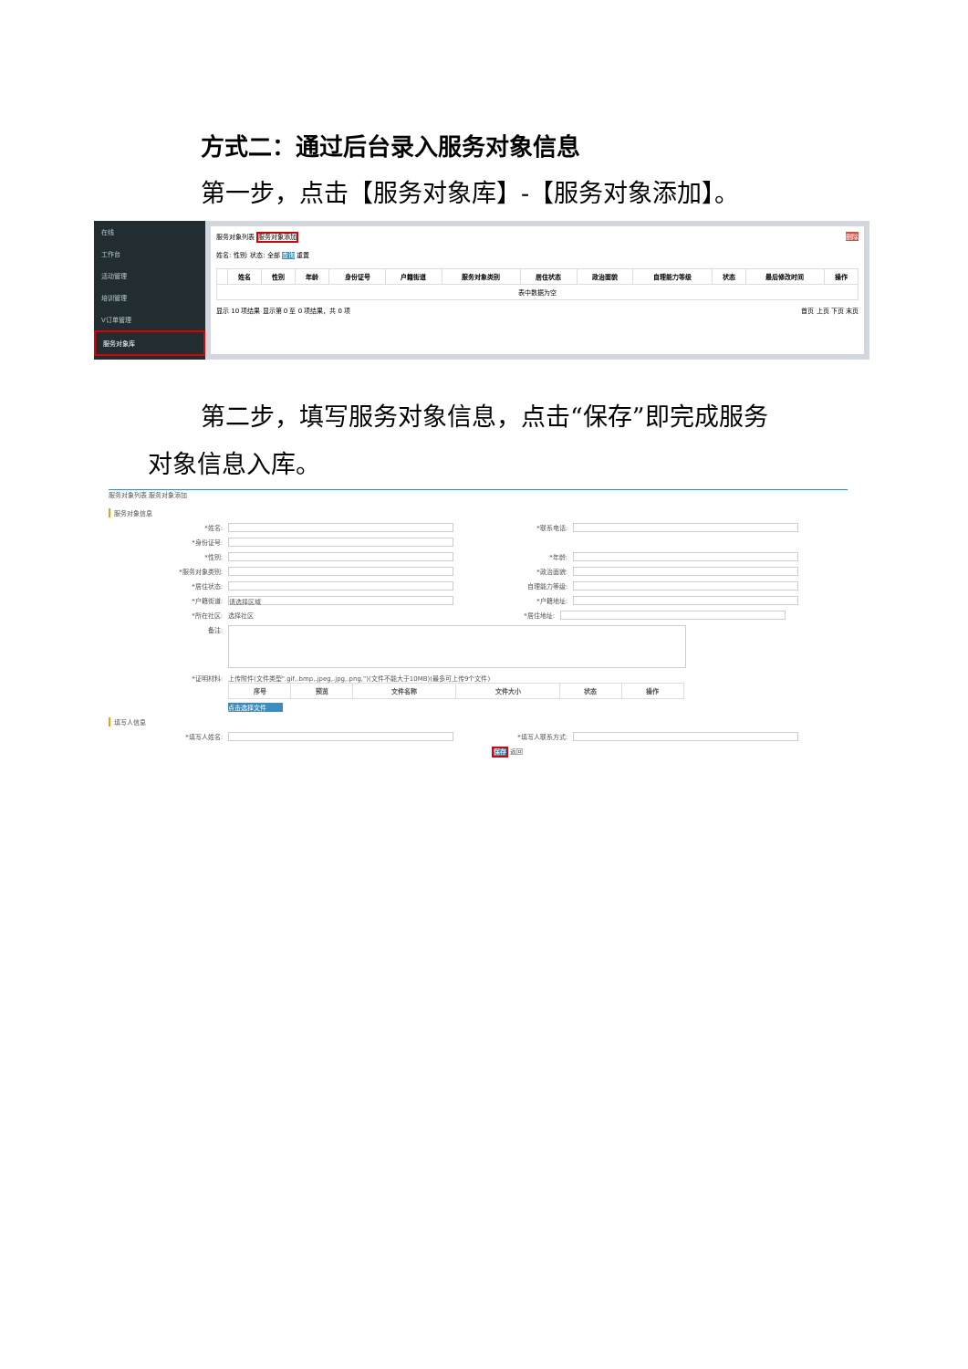方式二：通过后台录入服务对象信息
第一步，点击【服务对象库】-【服务对象添加】。
在线
工作台
活动管理
培训管理
V订单管理
服务对象库
服务对象列表 服务对象添加 删除
姓名: 性别: 状态: 全部 查询 重置
| | 姓名 | 性别 | 年龄 | 身份证号 | 户籍街道 | 服务对象类别 | 居住状态 | 政治面貌 | 自理能力等级 | 状态 | 最后修改时间 | 操作 |
| --- | --- | --- | --- | --- | --- | --- | --- | --- | --- | --- | --- | --- |
| 表中数据为空 | | | | | | | | | | | | |
显示 10 项结果 显示第 0 至 0 项结果，共 0 项 首页 上页 下页 末页
第二步，填写服务对象信息，点击“保存”即完成服务
对象信息入库。
服务对象列表 服务对象添加
服务对象信息
*姓名: *联系电话:
*身份证号:
*性别: *年龄:
*服务对象类别: *政治面貌:
*居住状态: 自理能力等级:
*户籍街道:
请选择区域
*户籍地址:
*所在社区: 选择社区 *居住地址:
备注:
*证明材料: 上传附件(文件类型".gif,.bmp,.jpeg,.jpg,.png,")(文件不能大于10MB)(最多可上传9个文件)
| 序号 | 预览 | 文件名称 | 文件大小 | 状态 | 操作 |
| --- | --- | --- | --- | --- | --- |
点击选择文件
填写人信息
*填写人姓名: *填写人联系方式:
保存 返回